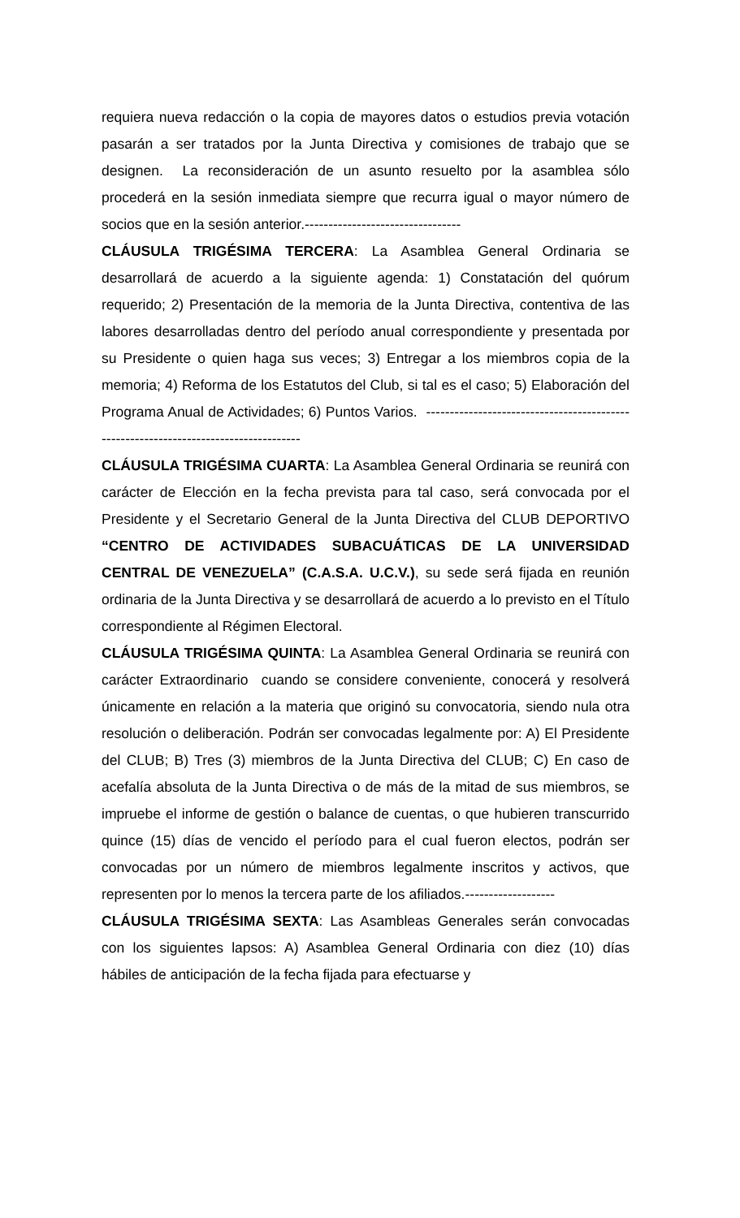requiera nueva redacción o la copia de mayores datos o estudios previa votación pasarán a ser tratados por la Junta Directiva y comisiones de trabajo que se designen. La reconsideración de un asunto resuelto por la asamblea sólo procederá en la sesión inmediata siempre que recurra igual o mayor número de socios que en la sesión anterior.---------------------------------
CLÁUSULA TRIGÉSIMA TERCERA: La Asamblea General Ordinaria se desarrollará de acuerdo a la siguiente agenda: 1) Constatación del quórum requerido; 2) Presentación de la memoria de la Junta Directiva, contentiva de las labores desarrolladas dentro del período anual correspondiente y presentada por su Presidente o quien haga sus veces; 3) Entregar a los miembros copia de la memoria; 4) Reforma de los Estatutos del Club, si tal es el caso; 5) Elaboración del Programa Anual de Actividades; 6) Puntos Varios. -------------------------------------------------------------------------------------
CLÁUSULA TRIGÉSIMA CUARTA: La Asamblea General Ordinaria se reunirá con carácter de Elección en la fecha prevista para tal caso, será convocada por el Presidente y el Secretario General de la Junta Directiva del CLUB DEPORTIVO “CENTRO DE ACTIVIDADES SUBACUÁTICAS DE LA UNIVERSIDAD CENTRAL DE VENEZUELA” (C.A.S.A. U.C.V.), su sede será fijada en reunión ordinaria de la Junta Directiva y se desarrollará de acuerdo a lo previsto en el Título correspondiente al Régimen Electoral.
CLÁUSULA TRIGÉSIMA QUINTA: La Asamblea General Ordinaria se reunirá con carácter Extraordinario cuando se considere conveniente, conocerá y resolverá únicamente en relación a la materia que originó su convocatoria, siendo nula otra resolución o deliberación. Podrán ser convocadas legalmente por: A) El Presidente del CLUB; B) Tres (3) miembros de la Junta Directiva del CLUB; C) En caso de acefalía absoluta de la Junta Directiva o de más de la mitad de sus miembros, se impruebe el informe de gestión o balance de cuentas, o que hubieren transcurrido quince (15) días de vencido el período para el cual fueron electos, podrán ser convocadas por un número de miembros legalmente inscritos y activos, que representen por lo menos la tercera parte de los afiliados.-------------------
CLÁUSULA TRIGÉSIMA SEXTA: Las Asambleas Generales serán convocadas con los siguientes lapsos: A) Asamblea General Ordinaria con diez (10) días hábiles de anticipación de la fecha fijada para efectuarse y